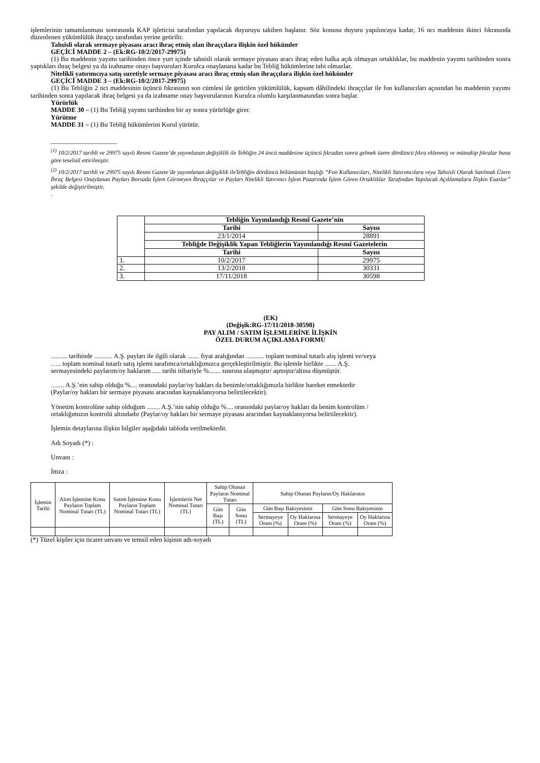işlemlerinin tamamlanması sonrasında KAP işleticisi tarafından yapılacak duyuruyu takiben başlanır. Söz konusu duyuru yapılıncaya kadar, 16 ncı maddenin ikinci fıkrasında düzenlenen yükümlülük ihraççı tarafından yerine getirilir.
Tahsisli olarak sermaye piyasası aracı ihraç etmiş olan ihraççılara ilişkin özel hükümler
GEÇİCİ MADDE 2 – (Ek:RG-10/2/2017-29975)
(1) Bu maddenin yayımı tarihinden önce yurt içinde tahsisli olarak sermaye piyasası aracı ihraç eden halka açık olmayan ortaklıklar, bu maddenin yayımı tarihinden sonra yaptıkları ihraç belgesi ya da izahname onayı başvuruları Kurulca onaylanana kadar bu Tebliğ hükümlerine tabi olmazlar.
Nitelikli yatırımcıya satış suretiyle sermaye piyasası aracı ihraç etmiş olan ihraççılara ilişkin özel hükümler
GEÇİCİ MADDE 3 – (Ek:RG-10/2/2017-29975)
(1) Bu Tebliğin 2 nci maddesinin üçüncü fıkrasının son cümlesi ile getirilen yükümlülük, kapsam dâhilindeki ihraççılar ile fon kullanıcıları açısından bu maddenin yayımı tarihinden sonra yapılacak ihraç belgesi ya da izahname onay başvurularının Kurulca olumlu karşılanmasından sonra başlar.
Yürürlük
MADDE 30 – (1) Bu Tebliğ yayımı tarihinden bir ay sonra yürürlüğe girer.
Yürütme
MADDE 31 – (1) Bu Tebliğ hükümlerini Kurul yürütür.
____________________
<sup>(1)</sup> 10/2/2017 tarihli ve 29975 sayılı Resmi Gazete’de yayımlanan değişiklik ile Tebliğin 24 üncü maddesine üçüncü fıkradan sonra gelmek üzere dördüncü fıkra eklenmiş ve müteakip fıkralar buna göre teselsül ettirilmiştir.
<sup>(2)</sup> 10/2/2017 tarihli ve 29975 sayılı Resmi Gazete’de yayımlanan değişiklik ileTebliğin dördüncü bölümünün başlığı “Fon Kullanıcıları, Nitelikli Yatırımcılara veya Tahsisli Olarak Satılmak Üzere İhraç Belgesi Onaylanan Payları Borsada İşlem Görmeyen İhraççılar ve Payları Nitelikli Yatırımcı İşlem Pazarında İşlem Gören Ortaklıklar Tarafından Yapılacak Açıklamalara İlişkin Esaslar” şekilde değiştirilmiştir.
.
| | Tebliğin Yayımlandığı Resmî Gazete’nin | |
| | Tarihi | Sayısı |
| | 23/1/2014 | 28891 |
| | Tebliğde Değişiklik Yapan Tebliğlerin Yayımlandığı Resmî Gazetelerin | |
| | Tarihi | Sayısı |
| 1. | 10/2/2017 | 29975 |
| 2. | 13/2/2018 | 30331 |
| 3. | 17/11/2018 | 30598 |
(EK)
(Değişik:RG-17/11/2018-30598)
PAY ALIM / SATIM İŞLEMLERİNE İLİŞKİN
ÖZEL DURUM AÇIKLAMA FORMU
.......... tarihinde ........... A.Ş. payları ile ilgili olarak ....... fiyat aralığından ........... toplam nominal tutarlı alış işlemi ve/veya ….. toplam nominal tutarlı satış işlemi tarafımca/ortaklığımızca gerçekleştirilmiştir. Bu işlemle birlikte ....... A.Ş. sermayesindeki paylarım/oy haklarım ..... tarihi itibariyle %....... sınırına ulaşmıştır/ aşmıştır/altına düşmüştür.
........ A.Ş.’nin sahip olduğu %.... oranındaki paylar/oy hakları da benimle/ortaklığımızla birlikte hareket etmektedir (Paylar/oy hakları bir sermaye piyasası aracından kaynaklanıyorsa belirtilecektir).
Yönetim kontrolüne sahip olduğum ........ A.Ş.’nin sahip olduğu %.... oranındaki paylar/oy hakları da benim kontrolüm / ortaklığımızın kontrolü altındadır (Paylar/oy hakları bir sermaye piyasası aracından kaynaklanıyorsa belirtilecektir).
İşlemin detaylarına ilişkin bilgiler aşağıdaki tabloda verilmektedir.
Adı Soyadı (*) :
Unvanı :
İmza :
| İşlemin Tarihi | Alım İşlemine Konu Payların Toplam Nominal Tutarı (TL) | Satım İşlemine Konu Payların Toplam Nominal Tutarı (TL) | İşlemlerin Net Nominal Tutarı (TL) | Sahip Olunan Payların Nominal Tutarı | | Sahip Olunan Payların/Oy Haklarının | | | |
| --- | --- | --- | --- | --- | --- | --- | --- | --- | --- |
| | | | | Gün Başı (TL) | Gün Sonu (TL) | Gün Başı Bakiyesinin | | Gün Sonu Bakiyesinin | |
| | | | | | | Sermayeye Oranı (%) | Oy Haklarına Oranı (%) | Sermayeye Oranı (%) | Oy Haklarına Oranı (%) |
(*) Tüzel kişiler için ticaret unvanı ve temsil eden kişinin adı-soyadı